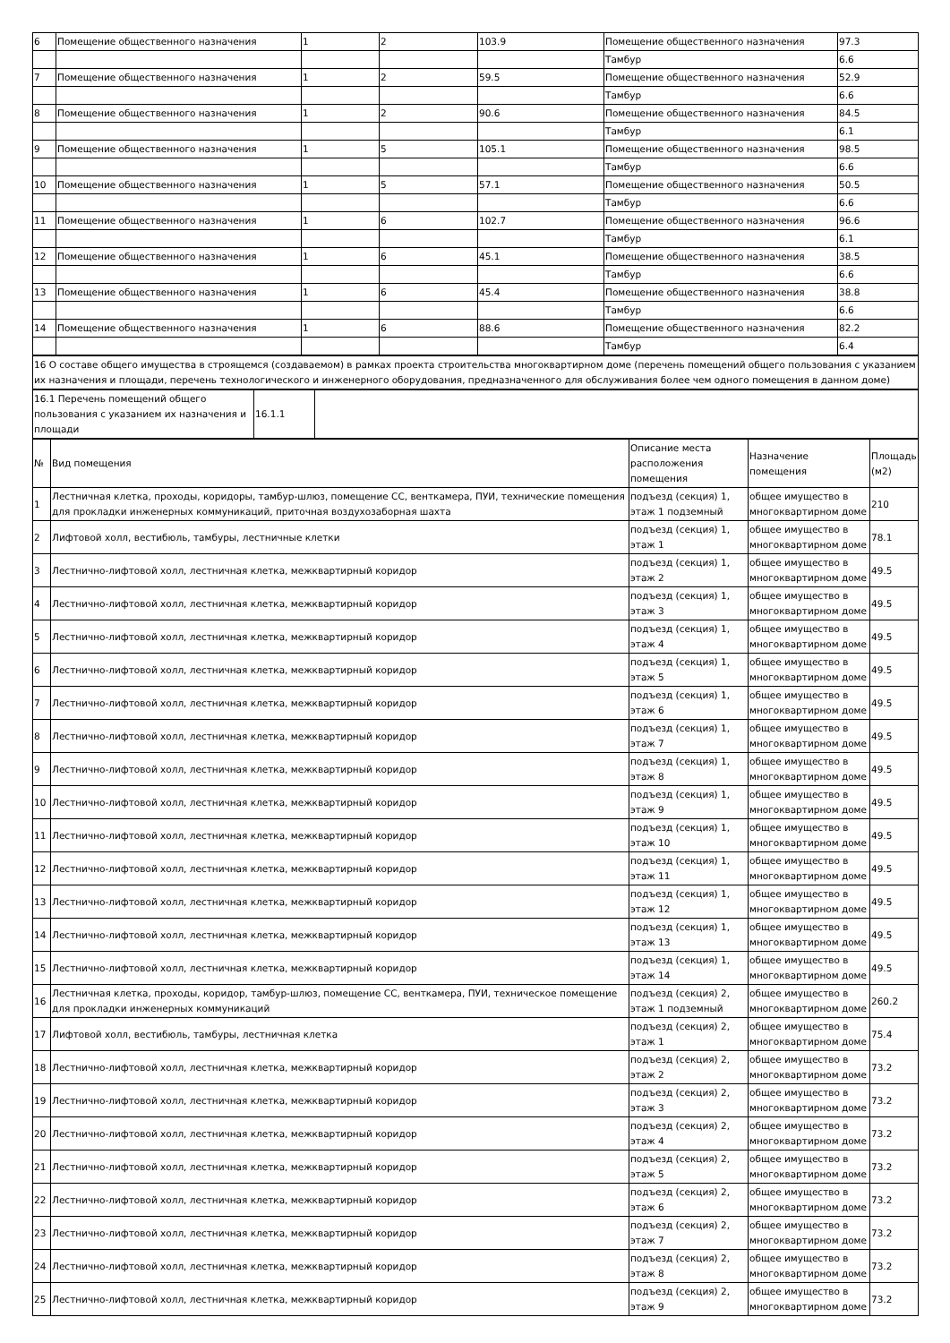| 6 | Помещение общественного назначения | 1 | 2 | 103.9 | Помещение общественного назначения | 97.3 |
| | | | | | Тамбур | 6.6 |
| 7 | Помещение общественного назначения | 1 | 2 | 59.5 | Помещение общественного назначения | 52.9 |
| | | | | | Тамбур | 6.6 |
| 8 | Помещение общественного назначения | 1 | 2 | 90.6 | Помещение общественного назначения | 84.5 |
| | | | | | Тамбур | 6.1 |
| 9 | Помещение общественного назначения | 1 | 5 | 105.1 | Помещение общественного назначения | 98.5 |
| | | | | | Тамбур | 6.6 |
| 10 | Помещение общественного назначения | 1 | 5 | 57.1 | Помещение общественного назначения | 50.5 |
| | | | | | Тамбур | 6.6 |
| 11 | Помещение общественного назначения | 1 | 6 | 102.7 | Помещение общественного назначения | 96.6 |
| | | | | | Тамбур | 6.1 |
| 12 | Помещение общественного назначения | 1 | 6 | 45.1 | Помещение общественного назначения | 38.5 |
| | | | | | Тамбур | 6.6 |
| 13 | Помещение общественного назначения | 1 | 6 | 45.4 | Помещение общественного назначения | 38.8 |
| | | | | | Тамбур | 6.6 |
| 14 | Помещение общественного назначения | 1 | 6 | 88.6 | Помещение общественного назначения | 82.2 |
| | | | | | Тамбур | 6.4 |
| 16 О составе общего имущества в строящемся (создаваемом) в рамках проекта строительства многоквартирном доме (перечень помещений общего пользования с указанием их назначения и площади, перечень технологического и инженерного оборудования, предназначенного для обслуживания более чем одного помещения в данном доме) |
| 16.1 Перечень помещений общего пользования с указанием их назначения и площади | 16.1.1 | |
| № | Вид помещения | Описание места расположения помещения | Назначение помещения | Площадь (м2) |
| --- | --- | --- | --- | --- |
| 1 | Лестничная клетка, проходы, коридоры, тамбур-шлюз, помещение СС, венткамера, ПУИ, технические помещения для прокладки инженерных коммуникаций, приточная воздухозаборная шахта | подъезд (секция) 1, этаж 1 подземный | общее имущество в многоквартирном доме | 210 |
| 2 | Лифтовой холл, вестибюль, тамбуры, лестничные клетки | подъезд (секция) 1, этаж 1 | общее имущество в многоквартирном доме | 78.1 |
| 3 | Лестнично-лифтовой холл, лестничная клетка, межквартирный коридор | подъезд (секция) 1, этаж 2 | общее имущество в многоквартирном доме | 49.5 |
| 4 | Лестнично-лифтовой холл, лестничная клетка, межквартирный коридор | подъезд (секция) 1, этаж 3 | общее имущество в многоквартирном доме | 49.5 |
| 5 | Лестнично-лифтовой холл, лестничная клетка, межквартирный коридор | подъезд (секция) 1, этаж 4 | общее имущество в многоквартирном доме | 49.5 |
| 6 | Лестнично-лифтовой холл, лестничная клетка, межквартирный коридор | подъезд (секция) 1, этаж 5 | общее имущество в многоквартирном доме | 49.5 |
| 7 | Лестнично-лифтовой холл, лестничная клетка, межквартирный коридор | подъезд (секция) 1, этаж 6 | общее имущество в многоквартирном доме | 49.5 |
| 8 | Лестнично-лифтовой холл, лестничная клетка, межквартирный коридор | подъезд (секция) 1, этаж 7 | общее имущество в многоквартирном доме | 49.5 |
| 9 | Лестнично-лифтовой холл, лестничная клетка, межквартирный коридор | подъезд (секция) 1, этаж 8 | общее имущество в многоквартирном доме | 49.5 |
| 10 | Лестнично-лифтовой холл, лестничная клетка, межквартирный коридор | подъезд (секция) 1, этаж 9 | общее имущество в многоквартирном доме | 49.5 |
| 11 | Лестнично-лифтовой холл, лестничная клетка, межквартирный коридор | подъезд (секция) 1, этаж 10 | общее имущество в многоквартирном доме | 49.5 |
| 12 | Лестнично-лифтовой холл, лестничная клетка, межквартирный коридор | подъезд (секция) 1, этаж 11 | общее имущество в многоквартирном доме | 49.5 |
| 13 | Лестнично-лифтовой холл, лестничная клетка, межквартирный коридор | подъезд (секция) 1, этаж 12 | общее имущество в многоквартирном доме | 49.5 |
| 14 | Лестнично-лифтовой холл, лестничная клетка, межквартирный коридор | подъезд (секция) 1, этаж 13 | общее имущество в многоквартирном доме | 49.5 |
| 15 | Лестнично-лифтовой холл, лестничная клетка, межквартирный коридор | подъезд (секция) 1, этаж 14 | общее имущество в многоквартирном доме | 49.5 |
| 16 | Лестничная клетка, проходы, коридор, тамбур-шлюз, помещение СС, венткамера, ПУИ, техническое помещение для прокладки инженерных коммуникаций | подъезд (секция) 2, этаж 1 подземный | общее имущество в многоквартирном доме | 260.2 |
| 17 | Лифтовой холл, вестибюль, тамбуры, лестничная клетка | подъезд (секция) 2, этаж 1 | общее имущество в многоквартирном доме | 75.4 |
| 18 | Лестнично-лифтовой холл, лестничная клетка, межквартирный коридор | подъезд (секция) 2, этаж 2 | общее имущество в многоквартирном доме | 73.2 |
| 19 | Лестнично-лифтовой холл, лестничная клетка, межквартирный коридор | подъезд (секция) 2, этаж 3 | общее имущество в многоквартирном доме | 73.2 |
| 20 | Лестнично-лифтовой холл, лестничная клетка, межквартирный коридор | подъезд (секция) 2, этаж 4 | общее имущество в многоквартирном доме | 73.2 |
| 21 | Лестнично-лифтовой холл, лестничная клетка, межквартирный коридор | подъезд (секция) 2, этаж 5 | общее имущество в многоквартирном доме | 73.2 |
| 22 | Лестнично-лифтовой холл, лестничная клетка, межквартирный коридор | подъезд (секция) 2, этаж 6 | общее имущество в многоквартирном доме | 73.2 |
| 23 | Лестнично-лифтовой холл, лестничная клетка, межквартирный коридор | подъезд (секция) 2, этаж 7 | общее имущество в многоквартирном доме | 73.2 |
| 24 | Лестнично-лифтовой холл, лестничная клетка, межквартирный коридор | подъезд (секция) 2, этаж 8 | общее имущество в многоквартирном доме | 73.2 |
| 25 | Лестнично-лифтовой холл, лестничная клетка, межквартирный коридор | подъезд (секция) 2, этаж 9 | общее имущество в многоквартирном доме | 73.2 |